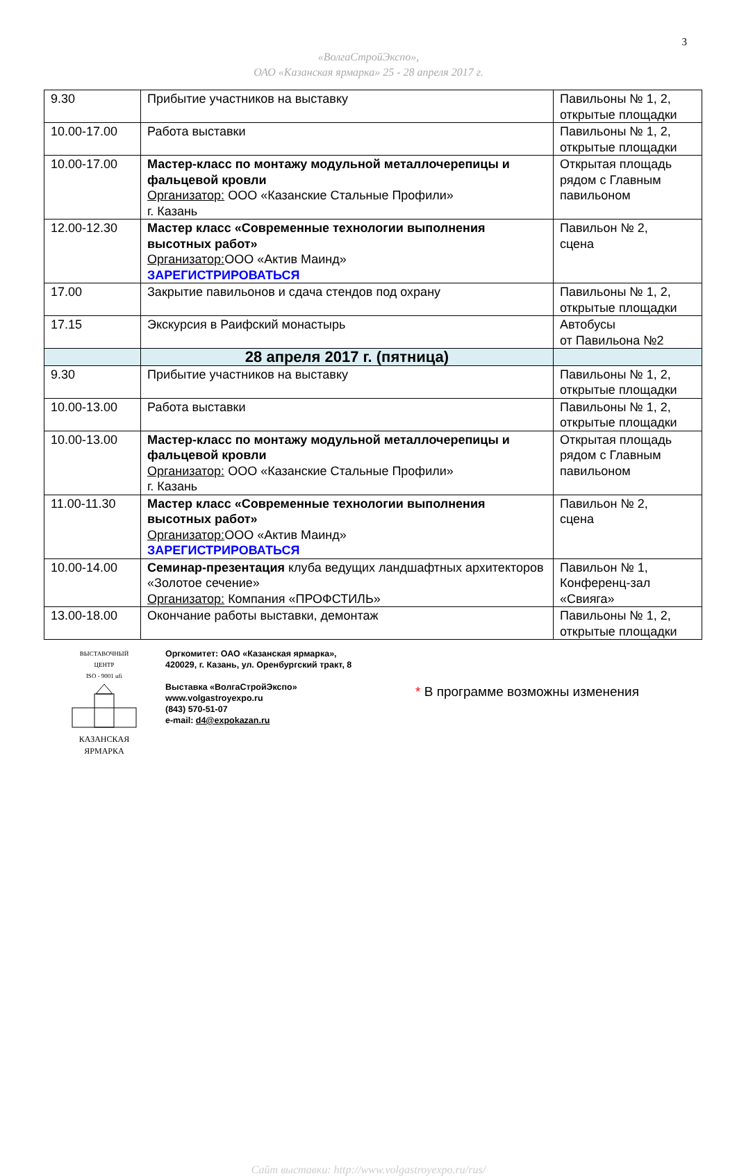3
«ВолгаСтройЭкспо»,
ОАО «Казанская ярмарка» 25 - 28 апреля 2017 г.
| 9.30 | Прибытие участников на выставку | Павильоны № 1, 2, открытые площадки |
| 10.00-17.00 | Работа выставки | Павильоны № 1, 2, открытые площадки |
| 10.00-17.00 | Мастер-класс по монтажу модульной металлочерепицы и фальцевой кровли Организатор: ООО «Казанские Стальные Профили» г. Казань | Открытая площадь рядом с Главным павильоном |
| 12.00-12.30 | Мастер класс «Современные технологии выполнения высотных работ» Организатор: ООО «Актив Маинд» ЗАРЕГИСТРИРОВАТЬСЯ | Павильон № 2, сцена |
| 17.00 | Закрытие павильонов и сдача стендов под охрану | Павильоны № 1, 2, открытые площадки |
| 17.15 | Экскурсия в Раифский монастырь | Автобусы от Павильона №2 |
| | 28 апреля 2017 г. (пятница) | |
| 9.30 | Прибытие участников на выставку | Павильоны № 1, 2, открытые площадки |
| 10.00-13.00 | Работа выставки | Павильоны № 1, 2, открытые площадки |
| 10.00-13.00 | Мастер-класс по монтажу модульной металлочерепицы и фальцевой кровли Организатор: ООО «Казанские Стальные Профили» г. Казань | Открытая площадь рядом с Главным павильоном |
| 11.00-11.30 | Мастер класс «Современные технологии выполнения высотных работ» Организатор: ООО «Актив Маинд» ЗАРЕГИСТРИРОВАТЬСЯ | Павильон № 2, сцена |
| 10.00-14.00 | Семинар-презентация клуба ведущих ландшафтных архитекторов «Золотое сечение» Организатор: Компания «ПРОФСТИЛЬ» | Павильон № 1, Конференц-зал «Свияга» |
| 13.00-18.00 | Окончание работы выставки, демонтаж | Павильоны № 1, 2, открытые площадки |
ВЫСТАВОЧНЫЙ ЦЕНТР
ISO - 9001 ufi
КАЗАНСКАЯ
ЯРМАРКА
Оргкомитет: ОАО «Казанская ярмарка»,
420029, г. Казань, ул. Оренбургский тракт, 8
Выставка «ВолгаСтройЭкспо»
www.volgastroyexpo.ru
(843) 570-51-07
e-mail: d4@expokazan.ru
* В программе возможны изменения
Сайт выставки: http://www.volgastroyexpo.ru/rus/